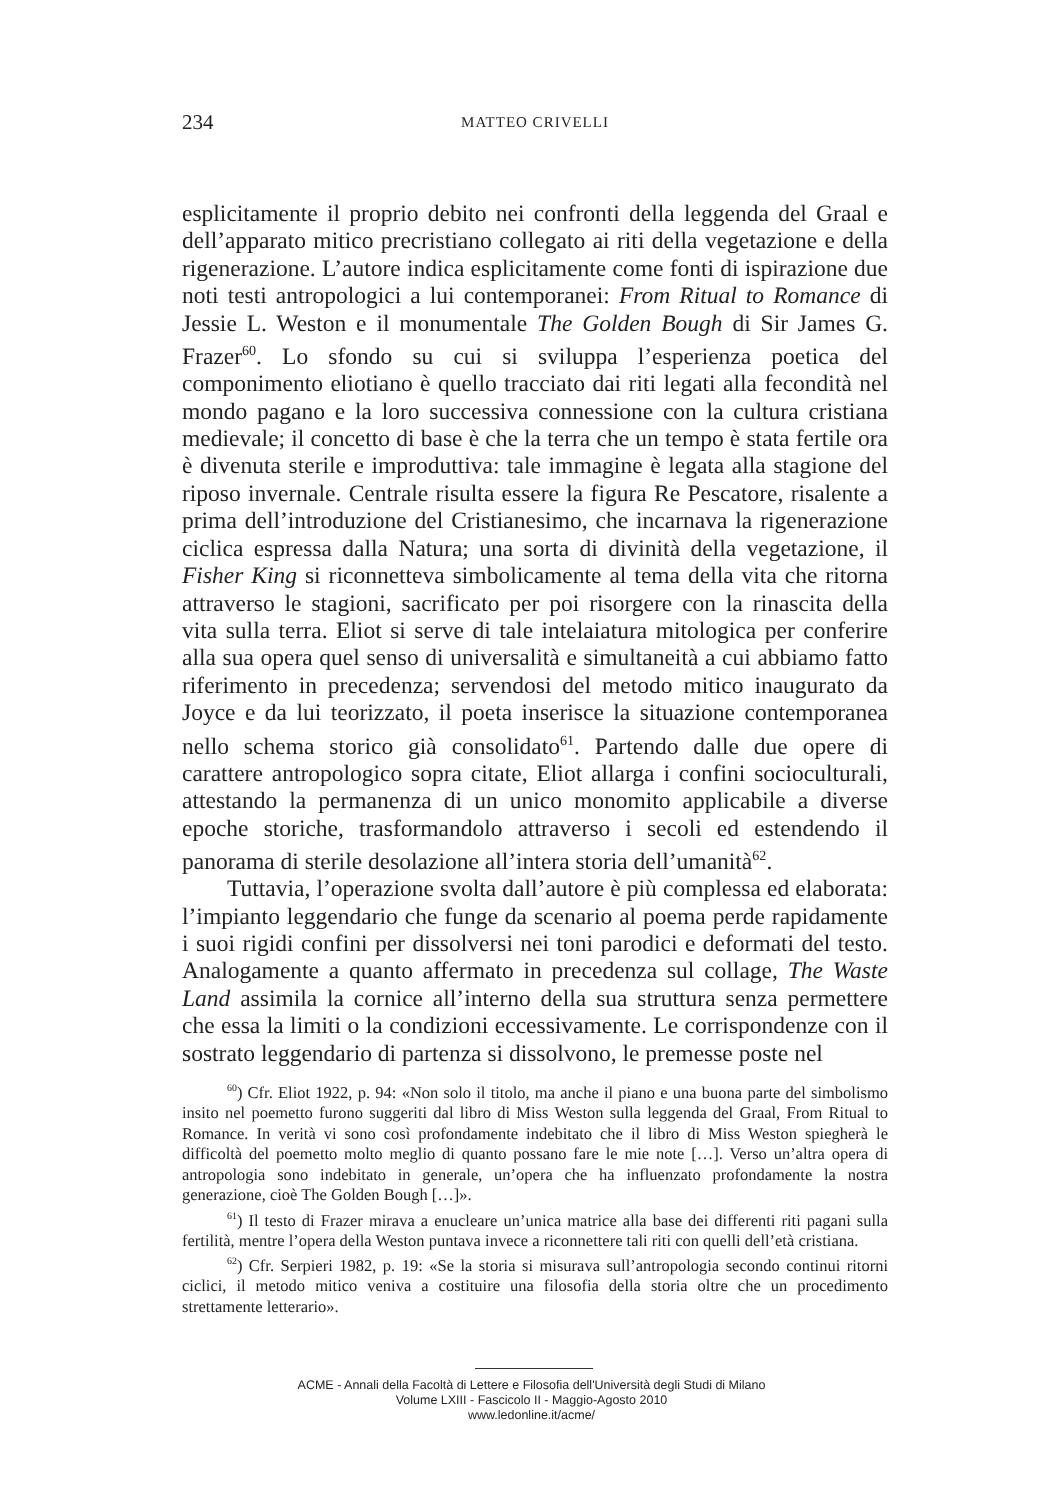234 MATTEO CRIVELLI
esplicitamente il proprio debito nei confronti della leggenda del Graal e dell’apparato mitico precristiano collegato ai riti della vegetazione e della rigenerazione. L’autore indica esplicitamente come fonti di ispirazione due noti testi antropologici a lui contemporanei: From Ritual to Romance di Jessie L. Weston e il monumentale The Golden Bough di Sir James G. Frazer<sup>60</sup>. Lo sfondo su cui si sviluppa l’esperienza poetica del componimento eliotiano è quello tracciato dai riti legati alla fecondità nel mondo pagano e la loro successiva connessione con la cultura cristiana medievale; il concetto di base è che la terra che un tempo è stata fertile ora è divenuta sterile e improduttiva: tale immagine è legata alla stagione del riposo invernale. Centrale risulta essere la figura Re Pescatore, risalente a prima dell’introduzione del Cristianesimo, che incarnava la rigenerazione ciclica espressa dalla Natura; una sorta di divinità della vegetazione, il Fisher King si riconnetteva simbolicamente al tema della vita che ritorna attraverso le stagioni, sacrificato per poi risorgere con la rinascita della vita sulla terra. Eliot si serve di tale intelaiatura mitologica per conferire alla sua opera quel senso di universalità e simultaneità a cui abbiamo fatto riferimento in precedenza; servendosi del metodo mitico inaugurato da Joyce e da lui teorizzato, il poeta inserisce la situazione contemporanea nello schema storico già consolidato<sup>61</sup>. Partendo dalle due opere di carattere antropologico sopra citate, Eliot allarga i confini socioculturali, attestando la permanenza di un unico monomito applicabile a diverse epoche storiche, trasformandolo attraverso i secoli ed estendendo il panorama di sterile desolazione all’intera storia dell’umanità<sup>62</sup>.
Tuttavia, l’operazione svolta dall’autore è più complessa ed elaborata: l’impianto leggendario che funge da scenario al poema perde rapidamente i suoi rigidi confini per dissolversi nei toni parodici e deformati del testo. Analogamente a quanto affermato in precedenza sul collage, The Waste Land assimila la cornice all’interno della sua struttura senza permettere che essa la limiti o la condizioni eccessivamente. Le corrispondenze con il sostrato leggendario di partenza si dissolvono, le premesse poste nel
<sup>60</sup>) Cfr. Eliot 1922, p. 94: «Non solo il titolo, ma anche il piano e una buona parte del simbolismo insito nel poemetto furono suggeriti dal libro di Miss Weston sulla leggenda del Graal, From Ritual to Romance. In verità vi sono così profondamente indebitato che il libro di Miss Weston spiegherà le difficoltà del poemetto molto meglio di quanto possano fare le mie note […]. Verso un’altra opera di antropologia sono indebitato in generale, un’opera che ha influenzato profondamente la nostra generazione, cioè The Golden Bough […]».
<sup>61</sup>) Il testo di Frazer mirava a enucleare un’unica matrice alla base dei differenti riti pagani sulla fertilità, mentre l’opera della Weston puntava invece a riconnettere tali riti con quelli dell’età cristiana.
<sup>62</sup>) Cfr. Serpieri 1982, p. 19: «Se la storia si misurava sull’antropologia secondo continui ritorni ciclici, il metodo mitico veniva a costituire una filosofia della storia oltre che un procedimento strettamente letterario».
ACME - Annali della Facoltà di Lettere e Filosofia dell'Università degli Studi di Milano
Volume LXIII - Fascicolo II - Maggio-Agosto 2010
www.ledonline.it/acme/